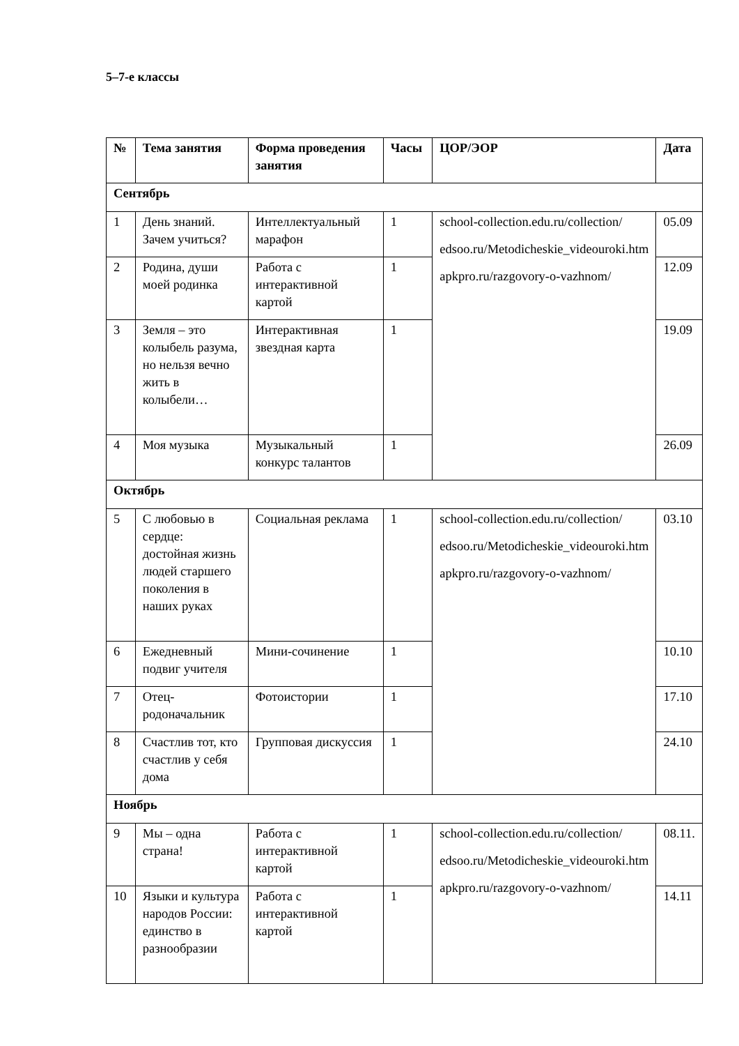5–7-е классы
| № | Тема занятия | Форма проведения занятия | Часы | ЦОР/ЭОР | Дата |
| --- | --- | --- | --- | --- | --- |
| Сентябрь | | | | | |
| 1 | День знаний. Зачем учиться? | Интеллектуальный марафон | 1 | school-collection.edu.ru/collection/ edsoo.ru/Metodicheskie_videouroki.htm apkpro.ru/razgovory-o-vazhnom/ | 05.09 |
| 2 | Родина, души моей родинка | Работа с интерактивной картой | 1 | | 12.09 |
| 3 | Земля – это колыбель разума, но нельзя вечно жить в колыбели… | Интерактивная звездная карта | 1 | | 19.09 |
| 4 | Моя музыка | Музыкальный конкурс талантов | 1 | | 26.09 |
| Октябрь | | | | | |
| 5 | С любовью в сердце: достойная жизнь людей старшего поколения в наших руках | Социальная реклама | 1 | school-collection.edu.ru/collection/ edsoo.ru/Metodicheskie_videouroki.htm apkpro.ru/razgovory-o-vazhnom/ | 03.10 |
| 6 | Ежедневный подвиг учителя | Мини-сочинение | 1 | | 10.10 |
| 7 | Отец-родоначальник | Фотоистории | 1 | | 17.10 |
| 8 | Счастлив тот, кто счастлив у себя дома | Групповая дискуссия | 1 | | 24.10 |
| Ноябрь | | | | | |
| 9 | Мы – одна страна! | Работа с интерактивной картой | 1 | school-collection.edu.ru/collection/ edsoo.ru/Metodicheskie_videouroki.htm apkpro.ru/razgovory-o-vazhnom/ | 08.11. |
| 10 | Языки и культура народов России: единство в разнообразии | Работа с интерактивной картой | 1 | | 14.11 |